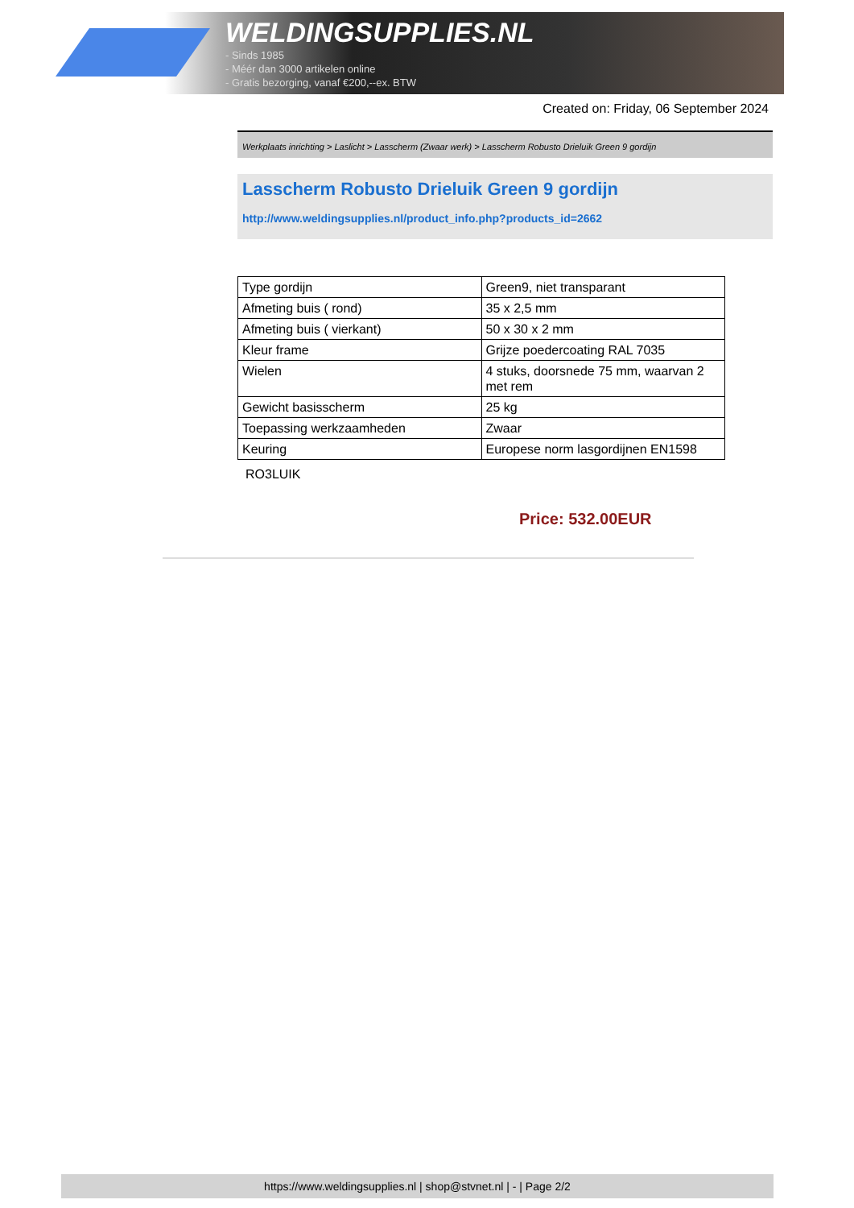WELDINGSUPPLIES.NL
- Sinds 1985
- Méér dan 3000 artikelen online
- Gratis bezorging, vanaf €200,--ex. BTW
Created on: Friday, 06 September 2024
Werkplaats inrichting > Laslicht > Lasscherm (Zwaar werk) > Lasscherm Robusto Drieluik Green 9 gordijn
Lasscherm Robusto Drieluik Green 9 gordijn
http://www.weldingsupplies.nl/product_info.php?products_id=2662
| Type gordijn | Green9, niet transparant |
| Afmeting buis ( rond) | 35 x 2,5 mm |
| Afmeting buis ( vierkant) | 50 x 30 x 2 mm |
| Kleur frame | Grijze poedercoating RAL 7035 |
| Wielen | 4 stuks, doorsnede 75 mm, waarvan 2 met rem |
| Gewicht basisscherm | 25 kg |
| Toepassing werkzaamheden | Zwaar |
| Keuring | Europese norm lasgordijnen EN1598 |
RO3LUIK
Price: 532.00EUR
https://www.weldingsupplies.nl | shop@stvnet.nl | - | Page 2/2